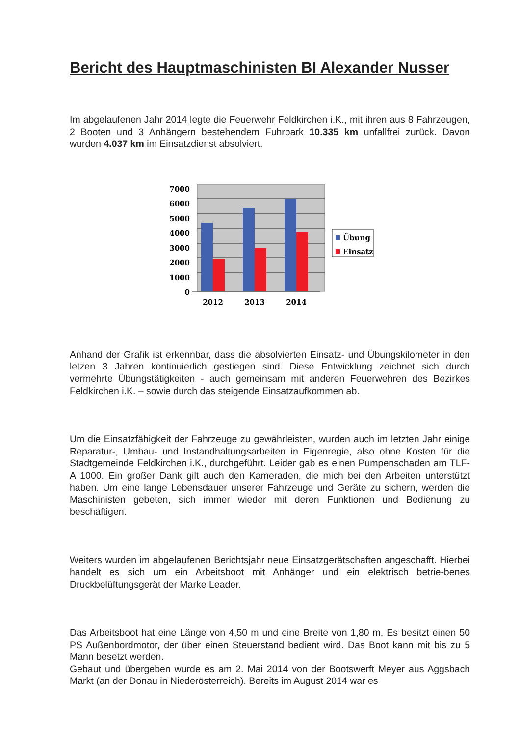Bericht des Hauptmaschinisten BI Alexander Nusser
Im abgelaufenen Jahr 2014 legte die Feuerwehr Feldkirchen i.K., mit ihren aus 8 Fahrzeugen, 2 Booten und 3 Anhängern bestehendem Fuhrpark 10.335 km unfallfrei zurück. Davon wurden 4.037 km im Einsatzdienst absolviert.
7000
6000
5000
4000
3000
2000
1000
0
2012
2013
2014
Übung
Einsatz
Anhand der Grafik ist erkennbar, dass die absolvierten Einsatz- und Übungskilometer in den letzen 3 Jahren kontinuierlich gestiegen sind. Diese Entwicklung zeichnet sich durch vermehrte Übungstätigkeiten - auch gemeinsam mit anderen Feuerwehren des Bezirkes Feldkirchen i.K. – sowie durch das steigende Einsatzaufkommen ab.
Um die Einsatzfähigkeit der Fahrzeuge zu gewährleisten, wurden auch im letzten Jahr einige Reparatur-, Umbau- und Instandhaltungsarbeiten in Eigenregie, also ohne Kosten für die Stadtgemeinde Feldkirchen i.K., durchgeführt. Leider gab es einen Pumpenschaden am TLF-A 1000. Ein großer Dank gilt auch den Kameraden, die mich bei den Arbeiten unterstützt haben. Um eine lange Lebensdauer unserer Fahrzeuge und Geräte zu sichern, werden die Maschinisten gebeten, sich immer wieder mit deren Funktionen und Bedienung zu beschäftigen.
Weiters wurden im abgelaufenen Berichtsjahr neue Einsatzgerätschaften angeschafft. Hierbei handelt es sich um ein Arbeitsboot mit Anhänger und ein elektrisch betrie-benes Druckbelüftungsgerät der Marke Leader.
Das Arbeitsboot hat eine Länge von 4,50 m und eine Breite von 1,80 m. Es besitzt einen 50 PS Außenbordmotor, der über einen Steuerstand bedient wird. Das Boot kann mit bis zu 5 Mann besetzt werden.
Gebaut und übergeben wurde es am 2. Mai 2014 von der Bootswerft Meyer aus Aggsbach Markt (an der Donau in Niederösterreich). Bereits im August 2014 war es